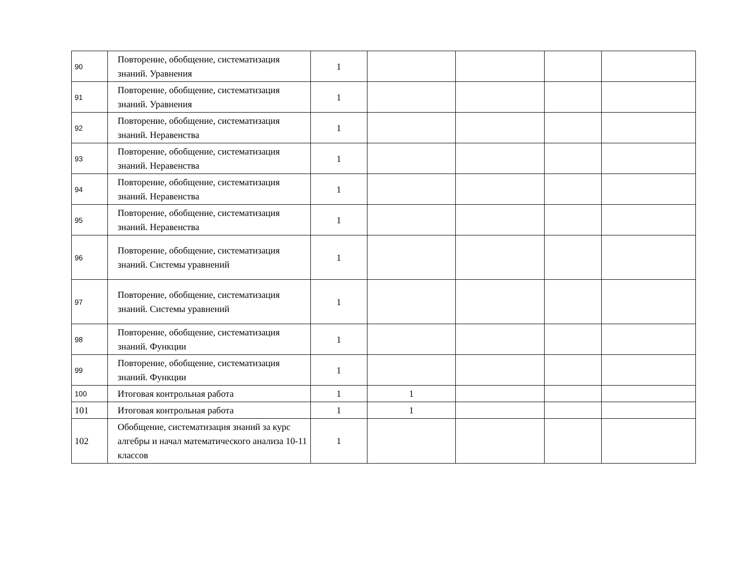| 90 | Повторение, обобщение, систематизация знаний. Уравнения | 1 | | | | |
| 91 | Повторение, обобщение, систематизация знаний. Уравнения | 1 | | | | |
| 92 | Повторение, обобщение, систематизация знаний. Неравенства | 1 | | | | |
| 93 | Повторение, обобщение, систематизация знаний. Неравенства | 1 | | | | |
| 94 | Повторение, обобщение, систематизация знаний. Неравенства | 1 | | | | |
| 95 | Повторение, обобщение, систематизация знаний. Неравенства | 1 | | | | |
| 96 | Повторение, обобщение, систематизация знаний. Системы уравнений | 1 | | | | |
| 97 | Повторение, обобщение, систематизация знаний. Системы уравнений | 1 | | | | |
| 98 | Повторение, обобщение, систематизация знаний. Функции | 1 | | | | |
| 99 | Повторение, обобщение, систематизация знаний. Функции | 1 | | | | |
| 100 | Итоговая контрольная работа | 1 | 1 | | | |
| 101 | Итоговая контрольная работа | 1 | 1 | | | |
| 102 | Обобщение, систематизация знаний за курс алгебры и начал математического анализа 10-11 классов | 1 | | | | |